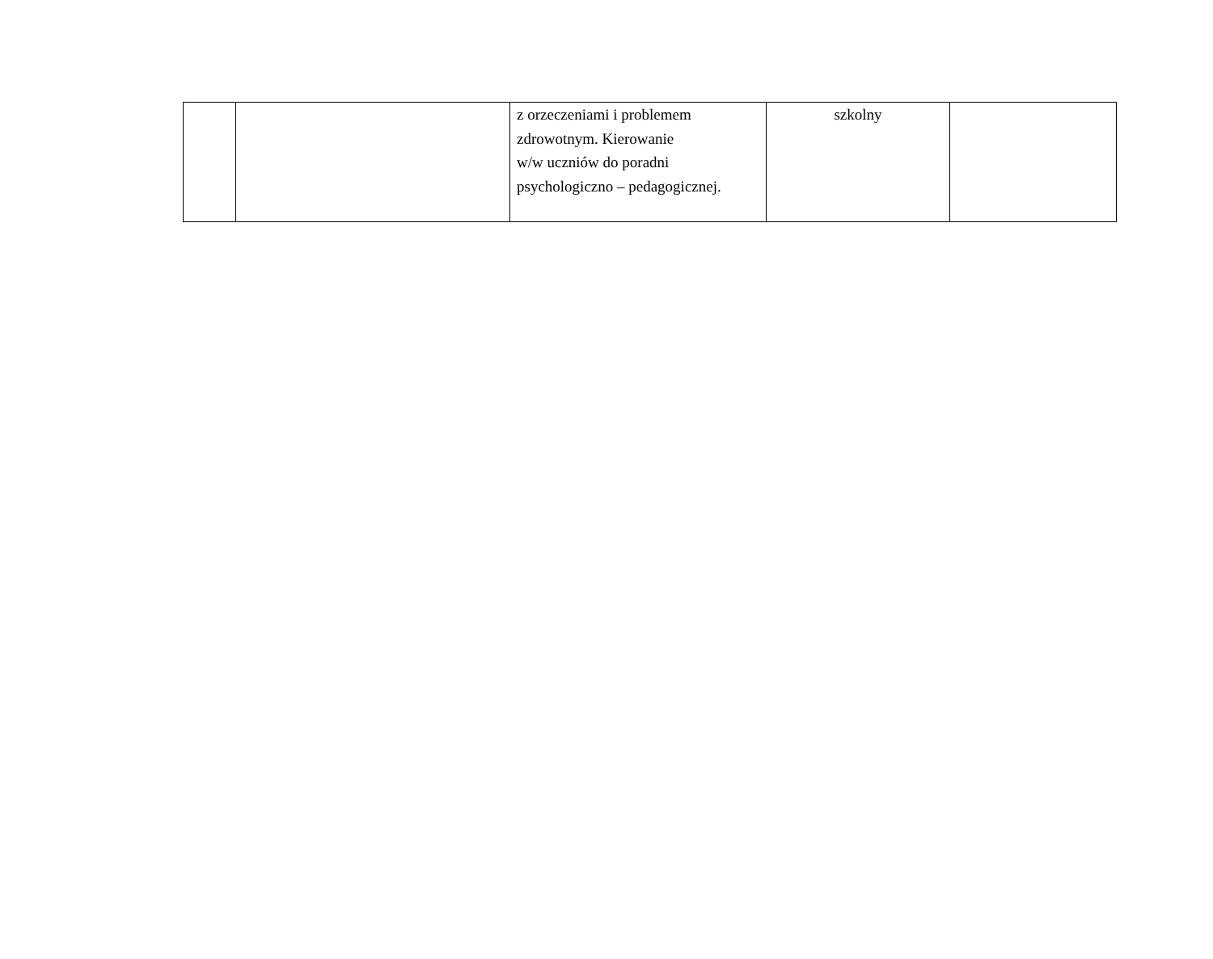| | | z orzeczeniami i problemem zdrowotnym. Kierowanie w/w uczniów do poradni psychologiczno – pedagogicznej. | szkolny | |